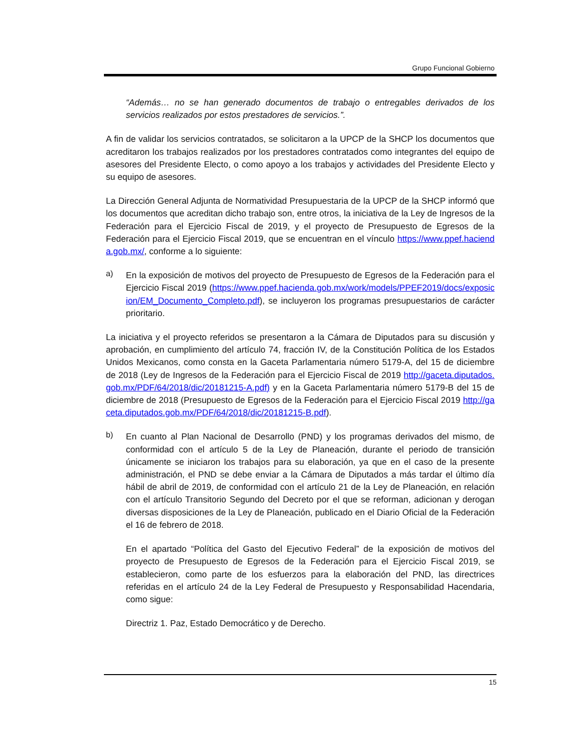Grupo Funcional Gobierno
“Además… no se han generado documentos de trabajo o entregables derivados de los servicios realizados por estos prestadores de servicios.”.
A fin de validar los servicios contratados, se solicitaron a la UPCP de la SHCP los documentos que acreditaron los trabajos realizados por los prestadores contratados como integrantes del equipo de asesores del Presidente Electo, o como apoyo a los trabajos y actividades del Presidente Electo y su equipo de asesores.
La Dirección General Adjunta de Normatividad Presupuestaria de la UPCP de la SHCP informó que los documentos que acreditan dicho trabajo son, entre otros, la iniciativa de la Ley de Ingresos de la Federación para el Ejercicio Fiscal de 2019, y el proyecto de Presupuesto de Egresos de la Federación para el Ejercicio Fiscal 2019, que se encuentran en el vínculo https://www.ppef.hacienda.gob.mx/, conforme a lo siguiente:
a)
En la exposición de motivos del proyecto de Presupuesto de Egresos de la Federación para el Ejercicio Fiscal 2019 (https://www.ppef.hacienda.gob.mx/work/models/PPEF2019/docs/exposicion/EM_Documento_Completo.pdf), se incluyeron los programas presupuestarios de carácter prioritario.
La iniciativa y el proyecto referidos se presentaron a la Cámara de Diputados para su discusión y aprobación, en cumplimiento del artículo 74, fracción IV, de la Constitución Política de los Estados Unidos Mexicanos, como consta en la Gaceta Parlamentaria número 5179-A, del 15 de diciembre de 2018 (Ley de Ingresos de la Federación para el Ejercicio Fiscal de 2019 http://gaceta.diputados.gob.mx/PDF/64/2018/dic/20181215-A.pdf) y en la Gaceta Parlamentaria número 5179-B del 15 de diciembre de 2018 (Presupuesto de Egresos de la Federación para el Ejercicio Fiscal 2019 http://gaceta.diputados.gob.mx/PDF/64/2018/dic/20181215-B.pdf).
b)
En cuanto al Plan Nacional de Desarrollo (PND) y los programas derivados del mismo, de conformidad con el artículo 5 de la Ley de Planeación, durante el periodo de transición únicamente se iniciaron los trabajos para su elaboración, ya que en el caso de la presente administración, el PND se debe enviar a la Cámara de Diputados a más tardar el último día hábil de abril de 2019, de conformidad con el artículo 21 de la Ley de Planeación, en relación con el artículo Transitorio Segundo del Decreto por el que se reforman, adicionan y derogan diversas disposiciones de la Ley de Planeación, publicado en el Diario Oficial de la Federación el 16 de febrero de 2018.
En el apartado “Política del Gasto del Ejecutivo Federal” de la exposición de motivos del proyecto de Presupuesto de Egresos de la Federación para el Ejercicio Fiscal 2019, se establecieron, como parte de los esfuerzos para la elaboración del PND, las directrices referidas en el artículo 24 de la Ley Federal de Presupuesto y Responsabilidad Hacendaria, como sigue:
Directriz 1. Paz, Estado Democrático y de Derecho.
15